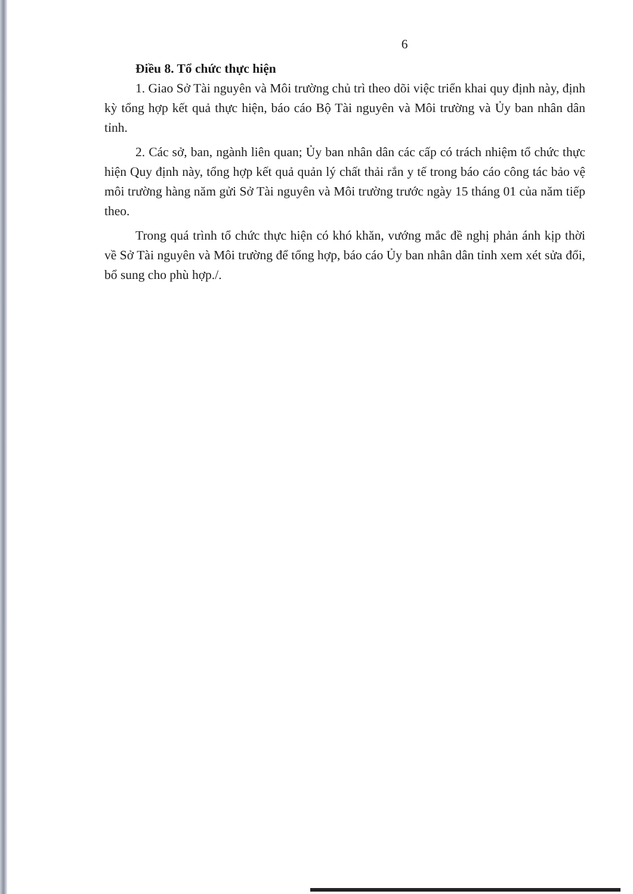6
Điều 8. Tổ chức thực hiện
1. Giao Sở Tài nguyên và Môi trường chủ trì theo dõi việc triển khai quy định này, định kỳ tổng hợp kết quả thực hiện, báo cáo Bộ Tài nguyên và Môi trường và Ủy ban nhân dân tỉnh.
2. Các sở, ban, ngành liên quan; Ủy ban nhân dân các cấp có trách nhiệm tổ chức thực hiện Quy định này, tổng hợp kết quả quản lý chất thải rắn y tế trong báo cáo công tác bảo vệ môi trường hàng năm gửi Sở Tài nguyên và Môi trường trước ngày 15 tháng 01 của năm tiếp theo.
Trong quá trình tổ chức thực hiện có khó khăn, vướng mắc đề nghị phản ánh kịp thời về Sở Tài nguyên và Môi trường để tổng hợp, báo cáo Ủy ban nhân dân tỉnh xem xét sửa đổi, bổ sung cho phù hợp./.